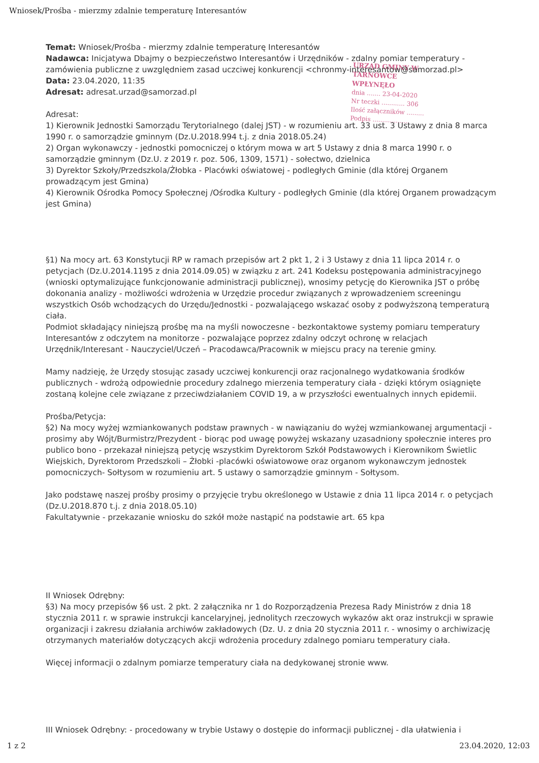Wniosek/Prośba - mierzmy zdalnie temperaturę Interesantów
URZĄD GMINY W TARNÓWCE
WPŁYNĘŁO
dnia ....... 23-04-2020
Nr teczki ............ 306
Ilość załączników .........
Podpis ...................
Temat: Wniosek/Prośba - mierzmy zdalnie temperaturę Interesantów
Nadawca: Inicjatywa Dbajmy o bezpieczeństwo Interesantów i Urzędników - zdalny pomiar temperatury - zamówienia publiczne z uwzględniem zasad uczciwej konkurencji <chronmy-interesantow@samorzad.pl>
Data: 23.04.2020, 11:35
Adresat: adresat.urzad@samorzad.pl
Adresat:
1) Kierownik Jednostki Samorządu Terytorialnego (dalej JST) - w rozumieniu art. 33 ust. 3 Ustawy z dnia 8 marca 1990 r. o samorządzie gminnym (Dz.U.2018.994 t.j. z dnia 2018.05.24)
2) Organ wykonawczy - jednostki pomocniczej o którym mowa w art 5 Ustawy z dnia 8 marca 1990 r. o samorządzie gminnym (Dz.U. z 2019 r. poz. 506, 1309, 1571) - sołectwo, dzielnica
3) Dyrektor Szkoły/Przedszkola/Żłobka - Placówki oświatowej - podległych Gminie (dla której Organem prowadzącym jest Gmina)
4) Kierownik Ośrodka Pomocy Społecznej /Ośrodka Kultury - podległych Gminie (dla której Organem prowadzącym jest Gmina)
§1) Na mocy art. 63 Konstytucji RP w ramach przepisów art 2 pkt 1, 2 i 3 Ustawy z dnia 11 lipca 2014 r. o petycjach (Dz.U.2014.1195 z dnia 2014.09.05) w związku z art. 241 Kodeksu postępowania administracyjnego (wnioski optymalizujące funkcjonowanie administracji publicznej), wnosimy petycję do Kierownika JST o próbę dokonania analizy - możliwości wdrożenia w Urzędzie procedur związanych z wprowadzeniem screeningu wszystkich Osób wchodzących do Urzędu/Jednostki - pozwalającego wskazać osoby z podwyższoną temperaturą ciała.
Podmiot składający niniejszą prośbę ma na myśli nowoczesne - bezkontaktowe systemy pomiaru temperatury Interesantów z odczytem na monitorze - pozwalające poprzez zdalny odczyt ochronę w relacjach Urzędnik/Interesant - Nauczyciel/Uczeń – Pracodawca/Pracownik w miejscu pracy na terenie gminy.
Mamy nadzieję, że Urzędy stosując zasady uczciwej konkurencji oraz racjonalnego wydatkowania środków publicznych - wdrożą odpowiednie procedury zdalnego mierzenia temperatury ciała - dzięki którym osiągnięte zostaną kolejne cele związane z przeciwdziałaniem COVID 19, a w przyszłości ewentualnych innych epidemii.
Prośba/Petycja:
§2) Na mocy wyżej wzmiankowanych podstaw prawnych - w nawiązaniu do wyżej wzmiankowanej argumentacji - prosimy aby Wójt/Burmistrz/Prezydent - biorąc pod uwagę powyżej wskazany uzasadniony społecznie interes pro publico bono - przekazał niniejszą petycję wszystkim Dyrektorom Szkół Podstawowych i Kierownikom Świetlic Wiejskich, Dyrektorom Przedszkoli – Żłobki -placówki oświatowowe oraz organom wykonawczym jednostek pomocniczych- Sołtysom w rozumieniu art. 5 ustawy o samorządzie gminnym - Sołtysom.
Jako podstawę naszej prośby prosimy o przyjęcie trybu określonego w Ustawie z dnia 11 lipca 2014 r. o petycjach (Dz.U.2018.870 t.j. z dnia 2018.05.10)
Fakultatywnie - przekazanie wniosku do szkół może nastąpić na podstawie art. 65 kpa
II Wniosek Odrębny:
§3) Na mocy przepisów §6 ust. 2 pkt. 2 załącznika nr 1 do Rozporządzenia Prezesa Rady Ministrów z dnia 18 stycznia 2011 r. w sprawie instrukcji kancelaryjnej, jednolitych rzeczowych wykazów akt oraz instrukcji w sprawie organizacji i zakresu działania archiwów zakładowych (Dz. U. z dnia 20 stycznia 2011 r. - wnosimy o archiwizację otrzymanych materiałów dotyczących akcji wdrożenia procedury zdalnego pomiaru temperatury ciała.
Więcej informacji o zdalnym pomiarze temperatury ciała na dedykowanej stronie www.
III Wniosek Odrębny: - procedowany w trybie Ustawy o dostępie do informacji publicznej - dla ułatwienia i
1 z 2 23.04.2020, 12:03